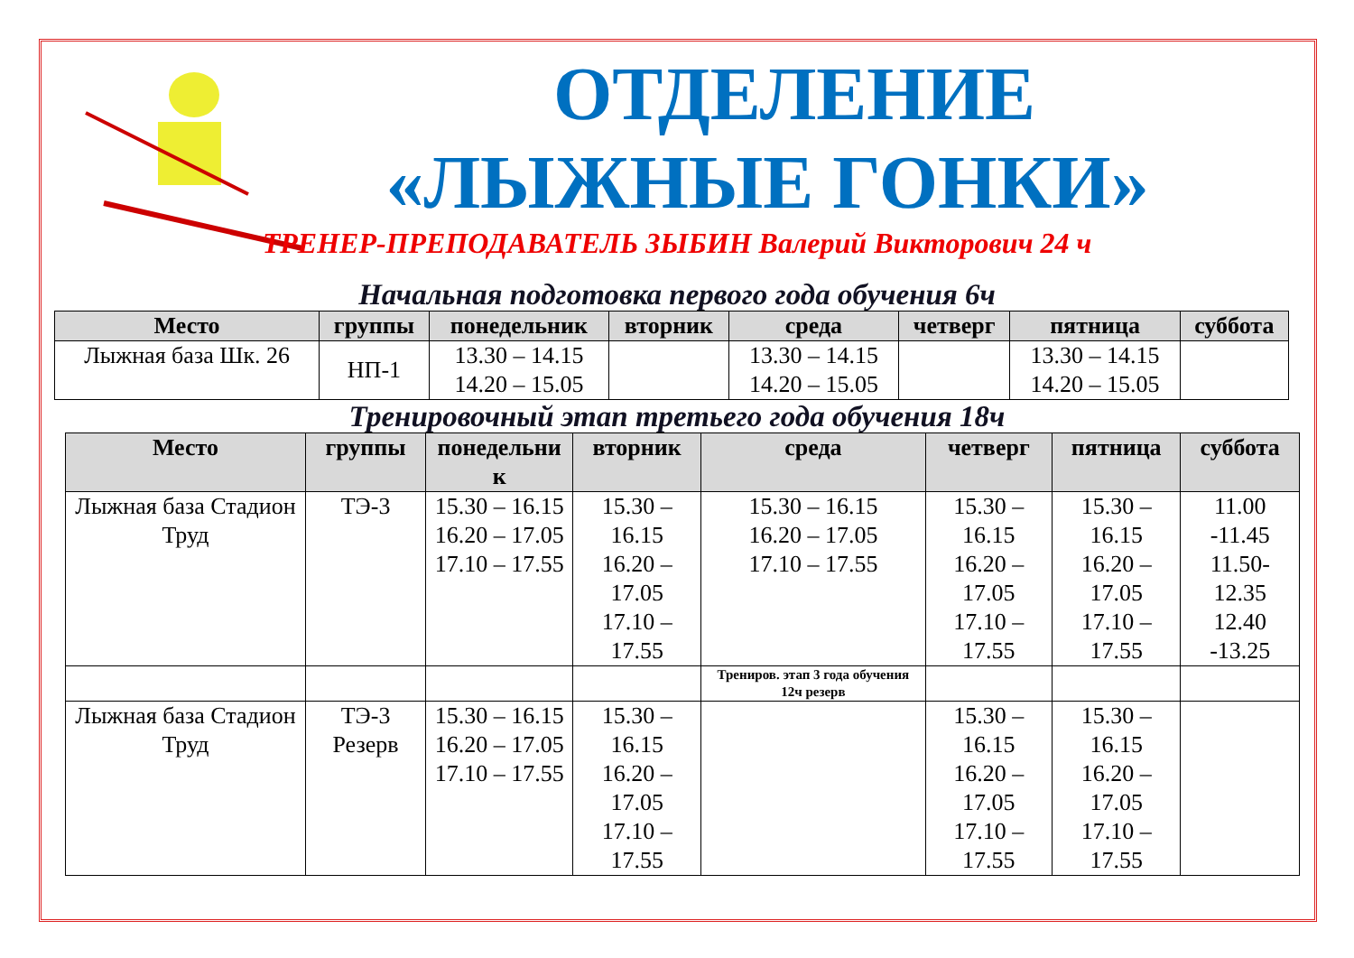ОТДЕЛЕНИЕ
«ЛЫЖНЫЕ ГОНКИ»
ТРЕНЕР-ПРЕПОДАВАТЕЛЬ ЗЫБИН Валерий Викторович 24 ч
Начальная подготовка первого года обучения 6ч
| Место | группы | понедельник | вторник | среда | четверг | пятница | суббота |
| --- | --- | --- | --- | --- | --- | --- | --- |
| Лыжная база Шк. 26 | НП-1 | 13.30 – 14.15 14.20 – 15.05 | | 13.30 – 14.15 14.20 – 15.05 | | 13.30 – 14.15 14.20 – 15.05 | |
Тренировочный этап третьего года обучения 18ч
| Место | группы | понедельни к | вторник | среда | четверг | пятница | суббота |
| --- | --- | --- | --- | --- | --- | --- | --- |
| Лыжная база Стадион Труд | ТЭ-3 | 15.30 – 16.15 16.20 – 17.05 17.10 – 17.55 | 15.30 – 16.15 16.20 – 17.05 17.10 – 17.55 | 15.30 – 16.15 16.20 – 17.05 17.10 – 17.55 | 15.30 – 16.15 16.20 – 17.05 17.10 – 17.55 | 15.30 – 16.15 16.20 – 17.05 17.10 – 17.55 | 11.00 -11.45 11.50-12.35 12.40 -13.25 |
| | | | | Трениров. этап 3 года обучения 12ч резерв | | | |
| Лыжная база Стадион Труд | ТЭ-3 Резерв | 15.30 – 16.15 16.20 – 17.05 17.10 – 17.55 | 15.30 – 16.15 16.20 – 17.05 17.10 – 17.55 | | 15.30 – 16.15 16.20 – 17.05 17.10 – 17.55 | 15.30 – 16.15 16.20 – 17.05 17.10 – 17.55 | |